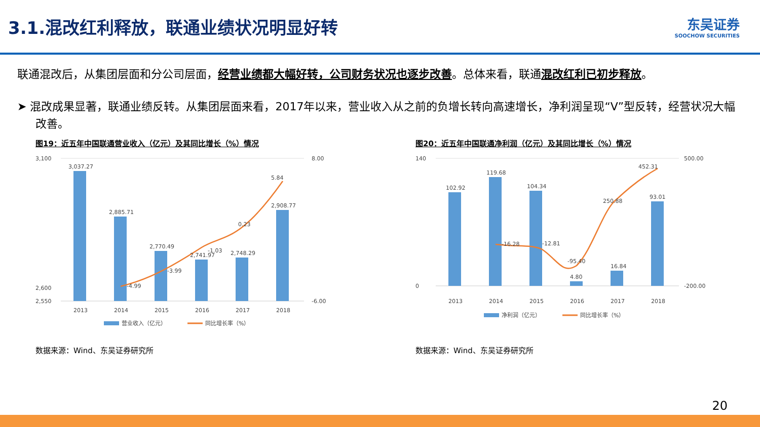3.1.混改红利释放，联通业绩状况明显好转
东吴证券
SOOCHOW SECURITIES
联通混改后，从集团层面和分公司层面，经营业绩都大幅好转，公司财务状况也逐步改善。总体来看，联通混改红利已初步释放。
➤ 混改成果显著，联通业绩反转。从集团层面来看，2017年以来，营业收入从之前的负增长转向高速增长，净利润呈现“V”型反转，经营状况大幅改善。
图19：近五年中国联通营业收入（亿元）及其同比增长（%）情况
3,100
2,600
2,550
8.00
-6.00
3,037.27
2,885.71
2,770.49
2,741.97
2,748.29
2,908.77
-4.99
-3.99
-1.03
0.23
5.84
2013
2014
2015
2016
2017
2018
营业收入（亿元）
同比增长率（%）
数据来源：Wind、东吴证券研究所
图20：近五年中国联通净利润（亿元）及其同比增长（%）情况
140
0
500.00
-200.00
102.92
119.68
104.34
4.80
16.84
93.01
-16.28
-12.81
-95.40
250.88
452.31
2013
2014
2015
2016
2017
2018
净利润（亿元）
同比增长率（%）
数据来源：Wind、东吴证券研究所
20